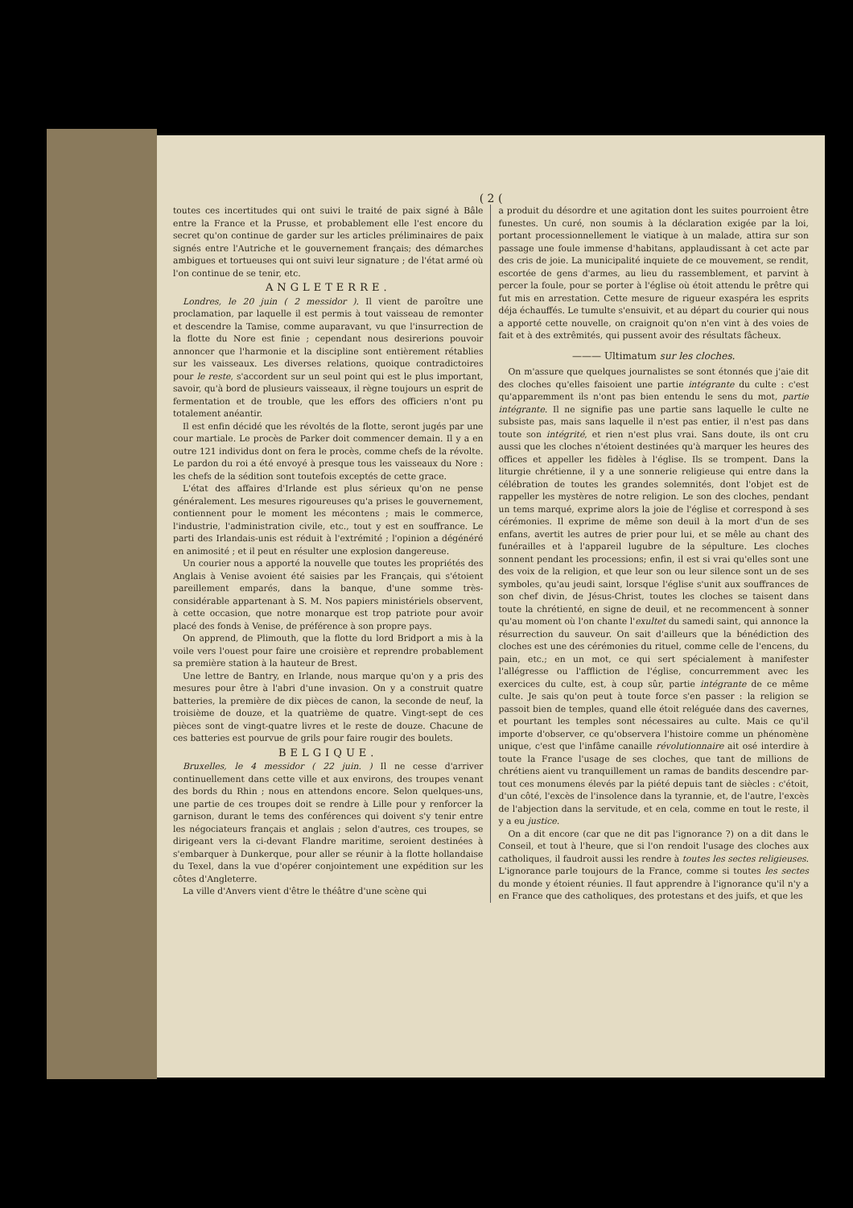( 2 (
toutes ces incertitudes qui ont suivi le traité de paix signé à Bâle entre la France et la Prusse, et probablement elle l'est encore du secret qu'on continue de garder sur les articles préliminaires de paix signés entre l'Autriche et le gouvernement français; des démarches ambigues et tortueuses qui ont suivi leur signature ; de l'état armé où l'on continue de se tenir, etc.
ANGLETERRE.
Londres, le 20 juin ( 2 messidor ). Il vient de paroître une proclamation, par laquelle il est permis à tout vaisseau de remonter et descendre la Tamise, comme auparavant, vu que l'insurrection de la flotte du Nore est finie ; cependant nous desirerions pouvoir annoncer que l'harmonie et la discipline sont entièrement rétablies sur les vaisseaux. Les diverses relations, quoique contradictoires pour le reste, s'accordent sur un seul point qui est le plus important, savoir, qu'à bord de plusieurs vaisseaux, il règne toujours un esprit de fermentation et de trouble, que les effors des officiers n'ont pu totalement anéantir.
Il est enfin décidé que les révoltés de la flotte, seront jugés par une cour martiale. Le procès de Parker doit commencer demain. Il y a en outre 121 individus dont on fera le procès, comme chefs de la révolte. Le pardon du roi a été envoyé à presque tous les vaisseaux du Nore : les chefs de la sédition sont toutefois exceptés de cette grace.
L'état des affaires d'Irlande est plus sérieux qu'on ne pense généralement. Les mesures rigoureuses qu'a prises le gouvernement, contiennent pour le moment les mécontens ; mais le commerce, l'industrie, l'administration civile, etc., tout y est en souffrance. Le parti des Irlandais-unis est réduit à l'extrémité ; l'opinion a dégénéré en animosité ; et il peut en résulter une explosion dangereuse.
Un courier nous a apporté la nouvelle que toutes les propriétés des Anglais à Venise avoient été saisies par les Français, qui s'étoient pareillement emparés, dans la banque, d'une somme très-considérable appartenant à S. M. Nos papiers ministériels observent, à cette occasion, que notre monarque est trop patriote pour avoir placé des fonds à Venise, de préférence à son propre pays.
On apprend, de Plimouth, que la flotte du lord Bridport a mis à la voile vers l'ouest pour faire une croisière et reprendre probablement sa première station à la hauteur de Brest.
Une lettre de Bantry, en Irlande, nous marque qu'on y a pris des mesures pour être à l'abri d'une invasion. On y a construit quatre batteries, la première de dix pièces de canon, la seconde de neuf, la troisième de douze, et la quatrième de quatre. Vingt-sept de ces pièces sont de vingt-quatre livres et le reste de douze. Chacune de ces batteries est pourvue de grils pour faire rougir des boulets.
BELGIQUE.
Bruxelles, le 4 messidor ( 22 juin. ) Il ne cesse d'arriver continuellement dans cette ville et aux environs, des troupes venant des bords du Rhin ; nous en attendons encore. Selon quelques-uns, une partie de ces troupes doit se rendre à Lille pour y renforcer la garnison, durant le tems des conférences qui doivent s'y tenir entre les négociateurs français et anglais ; selon d'autres, ces troupes, se dirigeant vers la ci-devant Flandre maritime, seroient destinées à s'embarquer à Dunkerque, pour aller se réunir à la flotte hollandaise du Texel, dans la vue d'opérer conjointement une expédition sur les côtes d'Angleterre.
La ville d'Anvers vient d'être le théâtre d'une scène qui
a produit du désordre et une agitation dont les suites pourroient être funestes. Un curé, non soumis à la déclaration exigée par la loi, portant processionnellement le viatique à un malade, attira sur son passage une foule immense d'habitans, applaudissant à cet acte par des cris de joie. La municipalité inquiete de ce mouvement, se rendit, escortée de gens d'armes, au lieu du rassemblement, et parvint à percer la foule, pour se porter à l'église où étoit attendu le prêtre qui fut mis en arrestation. Cette mesure de rigueur exaspéra les esprits déja échauffés. Le tumulte s'ensuivit, et au départ du courier qui nous a apporté cette nouvelle, on craignoit qu'on n'en vint à des voies de fait et à des extrêmités, qui pussent avoir des résultats fâcheux.
——— Ultimatum sur les cloches.
On m'assure que quelques journalistes se sont étonnés que j'aie dit des cloches qu'elles faisoient une partie intégrante du culte : c'est qu'apparemment ils n'ont pas bien entendu le sens du mot, partie intégrante. Il ne signifie pas une partie sans laquelle le culte ne subsiste pas, mais sans laquelle il n'est pas entier, il n'est pas dans toute son intégrité, et rien n'est plus vrai. Sans doute, ils ont cru aussi que les cloches n'étoient destinées qu'à marquer les heures des offices et appeller les fidèles à l'église. Ils se trompent. Dans la liturgie chrétienne, il y a une sonnerie religieuse qui entre dans la célébration de toutes les grandes solemnités, dont l'objet est de rappeller les mystères de notre religion. Le son des cloches, pendant un tems marqué, exprime alors la joie de l'église et correspond à ses cérémonies. Il exprime de même son deuil à la mort d'un de ses enfans, avertit les autres de prier pour lui, et se mêle au chant des funérailles et à l'appareil lugubre de la sépulture. Les cloches sonnent pendant les processions; enfin, il est si vrai qu'elles sont une des voix de la religion, et que leur son ou leur silence sont un de ses symboles, qu'au jeudi saint, lorsque l'église s'unit aux souffrances de son chef divin, de Jésus-Christ, toutes les cloches se taisent dans toute la chrétienté, en signe de deuil, et ne recommencent à sonner qu'au moment où l'on chante l'exultet du samedi saint, qui annonce la résurrection du sauveur. On sait d'ailleurs que la bénédiction des cloches est une des cérémonies du rituel, comme celle de l'encens, du pain, etc.; en un mot, ce qui sert spécialement à manifester l'allégresse ou l'affliction de l'église, concurremment avec les exercices du culte, est, à coup sûr, partie intégrante de ce même culte. Je sais qu'on peut à toute force s'en passer : la religion se passoit bien de temples, quand elle étoit reléguée dans des cavernes, et pourtant les temples sont nécessaires au culte. Mais ce qu'il importe d'observer, ce qu'observera l'histoire comme un phénomène unique, c'est que l'infâme canaille révolutionnaire ait osé interdire à toute la France l'usage de ses cloches, que tant de millions de chrétiens aient vu tranquillement un ramas de bandits descendre par-tout ces monumens élevés par la piété depuis tant de siècles : c'étoit, d'un côté, l'excès de l'insolence dans la tyrannie, et, de l'autre, l'excès de l'abjection dans la servitude, et en cela, comme en tout le reste, il y a eu justice.
On a dit encore (car que ne dit pas l'ignorance ?) on a dit dans le Conseil, et tout à l'heure, que si l'on rendoit l'usage des cloches aux catholiques, il faudroit aussi les rendre à toutes les sectes religieuses. L'ignorance parle toujours de la France, comme si toutes les sectes du monde y étoient réunies. Il faut apprendre à l'ignorance qu'il n'y a en France que des catholiques, des protestans et des juifs, et que les